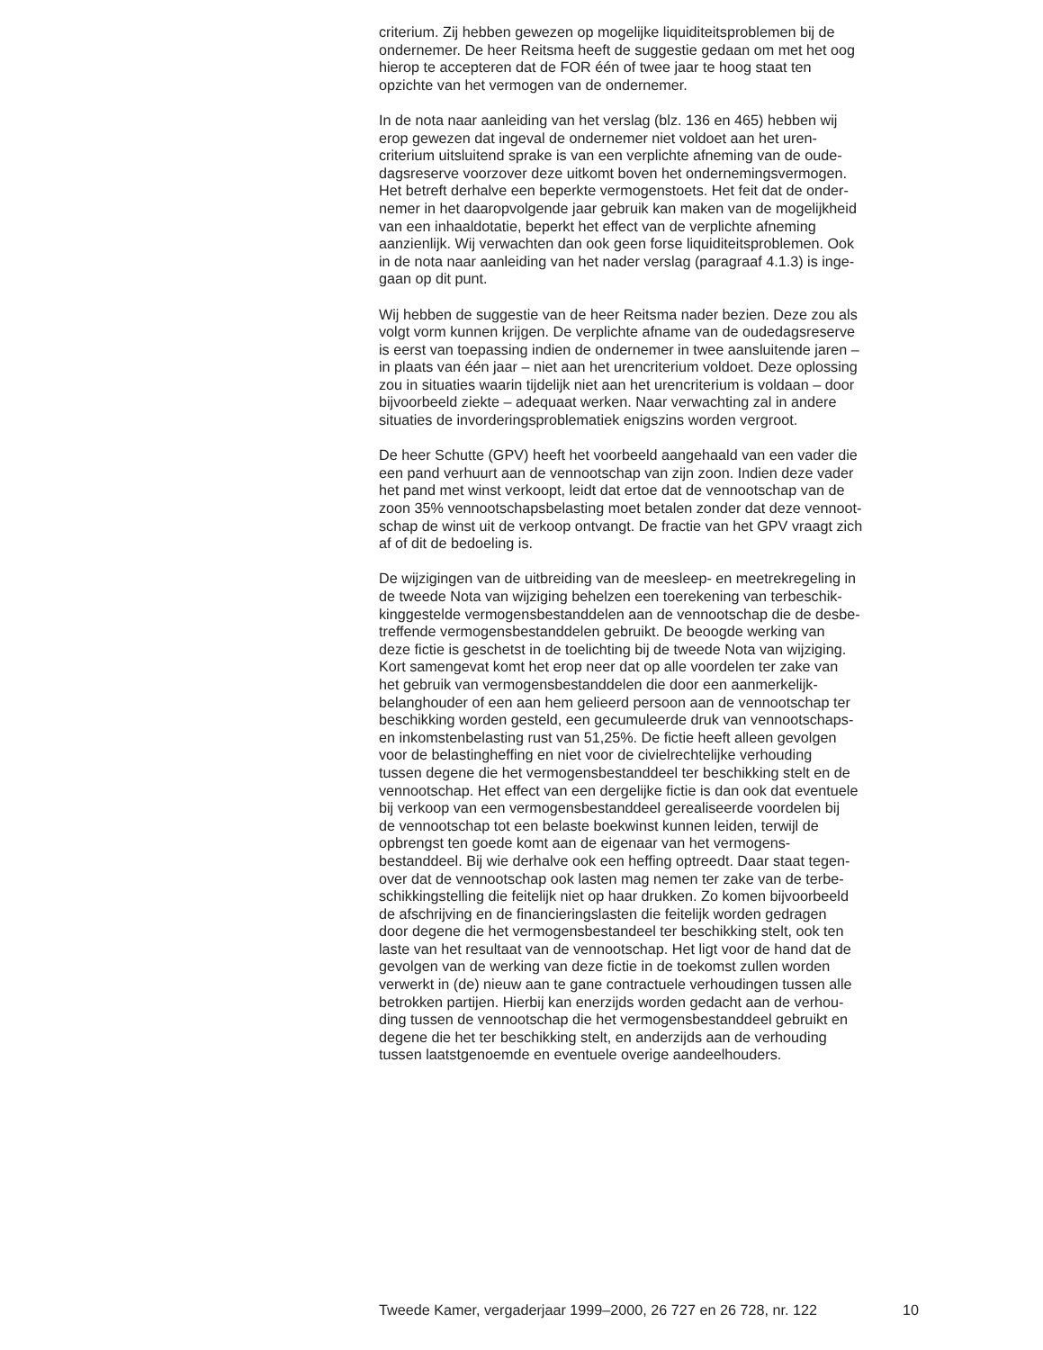criterium. Zij hebben gewezen op mogelijke liquiditeitsproblemen bij de
ondernemer. De heer Reitsma heeft de suggestie gedaan om met het oog
hierop te accepteren dat de FOR één of twee jaar te hoog staat ten
opzichte van het vermogen van de ondernemer.
In de nota naar aanleiding van het verslag (blz. 136 en 465) hebben wij
erop gewezen dat ingeval de ondernemer niet voldoet aan het uren-
criterium uitsluitend sprake is van een verplichte afneming van de oude-
dagsreserve voorzover deze uitkomt boven het ondernemingsvermogen.
Het betreft derhalve een beperkte vermogenstoets. Het feit dat de onder-
nemer in het daaropvolgende jaar gebruik kan maken van de mogelijkheid
van een inhaaldotatie, beperkt het effect van de verplichte afneming
aanzienlijk. Wij verwachten dan ook geen forse liquiditeitsproblemen. Ook
in de nota naar aanleiding van het nader verslag (paragraaf 4.1.3) is inge-
gaan op dit punt.
Wij hebben de suggestie van de heer Reitsma nader bezien. Deze zou als
volgt vorm kunnen krijgen. De verplichte afname van de oudedagsreserve
is eerst van toepassing indien de ondernemer in twee aansluitende jaren –
in plaats van één jaar – niet aan het urencriterium voldoet. Deze oplossing
zou in situaties waarin tijdelijk niet aan het urencriterium is voldaan – door
bijvoorbeeld ziekte – adequaat werken. Naar verwachting zal in andere
situaties de invorderingsproblematiek enigszins worden vergroot.
De heer Schutte (GPV) heeft het voorbeeld aangehaald van een vader die
een pand verhuurt aan de vennootschap van zijn zoon. Indien deze vader
het pand met winst verkoopt, leidt dat ertoe dat de vennootschap van de
zoon 35% vennootschapsbelasting moet betalen zonder dat deze vennoot-
schap de winst uit de verkoop ontvangt. De fractie van het GPV vraagt zich
af of dit de bedoeling is.
De wijzigingen van de uitbreiding van de meesleep- en meetrekregeling in
de tweede Nota van wijziging behelzen een toerekening van terbeschik-
kinggestelde vermogensbestanddelen aan de vennootschap die de desbe-
treffende vermogensbestanddelen gebruikt. De beoogde werking van
deze fictie is geschetst in de toelichting bij de tweede Nota van wijziging.
Kort samengevat komt het erop neer dat op alle voordelen ter zake van
het gebruik van vermogensbestanddelen die door een aanmerkelijk-
belanghouder of een aan hem gelieerd persoon aan de vennootschap ter
beschikking worden gesteld, een gecumuleerde druk van vennootschaps-
en inkomstenbelasting rust van 51,25%. De fictie heeft alleen gevolgen
voor de belastingheffing en niet voor de civielrechtelijke verhouding
tussen degene die het vermogensbestanddeel ter beschikking stelt en de
vennootschap. Het effect van een dergelijke fictie is dan ook dat eventuele
bij verkoop van een vermogensbestanddeel gerealiseerde voordelen bij
de vennootschap tot een belaste boekwinst kunnen leiden, terwijl de
opbrengst ten goede komt aan de eigenaar van het vermogens-
bestanddeel. Bij wie derhalve ook een heffing optreedt. Daar staat tegen-
over dat de vennootschap ook lasten mag nemen ter zake van de terbe-
schikkingstelling die feitelijk niet op haar drukken. Zo komen bijvoorbeeld
de afschrijving en de financieringslasten die feitelijk worden gedragen
door degene die het vermogensbestandeel ter beschikking stelt, ook ten
laste van het resultaat van de vennootschap. Het ligt voor de hand dat de
gevolgen van de werking van deze fictie in de toekomst zullen worden
verwerkt in (de) nieuw aan te gane contractuele verhoudingen tussen alle
betrokken partijen. Hierbij kan enerzijds worden gedacht aan de verhou-
ding tussen de vennootschap die het vermogensbestanddeel gebruikt en
degene die het ter beschikking stelt, en anderzijds aan de verhouding
tussen laatstgenoemde en eventuele overige aandeelhouders.
Tweede Kamer, vergaderjaar 1999–2000, 26 727 en 26 728, nr. 122 10